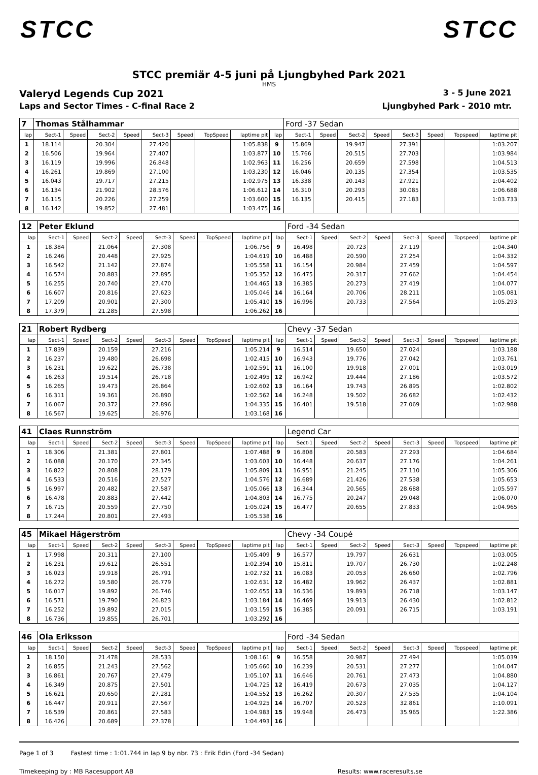STCC STCC
STCC premiär 4-5 juni på Ljungbyhed Park 2021
HMS
Valeryd Legends Cup 2021
3 - 5 June 2021
Laps and Sector Times - C-final Race 2
Ljungbyhed Park - 2010 mtr.
| 7 | Thomas Stålhammar | | | | | | | | | Ford -37 Sedan | | | | | | | |
| lap | Sect-1 | Speed | Sect-2 | Speed | Sect-3 | Speed | TopSpeed | laptime pit | lap | Sect-1 | Speed | Sect-2 | Speed | Sect-3 | Speed | Topspeed | laptime pit |
| 1 | 18.114 | | 20.304 | | 27.420 | | | 1:05.838 | 9 | 15.869 | | 19.947 | | 27.391 | | | 1:03.207 |
| 2 | 16.506 | | 19.964 | | 27.407 | | | 1:03.877 | 10 | 15.766 | | 20.515 | | 27.703 | | | 1:03.984 |
| 3 | 16.119 | | 19.996 | | 26.848 | | | 1:02.963 | 11 | 16.256 | | 20.659 | | 27.598 | | | 1:04.513 |
| 4 | 16.261 | | 19.869 | | 27.100 | | | 1:03.230 | 12 | 16.046 | | 20.135 | | 27.354 | | | 1:03.535 |
| 5 | 16.043 | | 19.717 | | 27.215 | | | 1:02.975 | 13 | 16.338 | | 20.143 | | 27.921 | | | 1:04.402 |
| 6 | 16.134 | | 21.902 | | 28.576 | | | 1:06.612 | 14 | 16.310 | | 20.293 | | 30.085 | | | 1:06.688 |
| 7 | 16.115 | | 20.226 | | 27.259 | | | 1:03.600 | 15 | 16.135 | | 20.415 | | 27.183 | | | 1:03.733 |
| 8 | 16.142 | | 19.852 | | 27.481 | | | 1:03.475 | 16 | | | | | | | | |
| 12 | Peter Eklund | | | | | | | | | Ford -34 Sedan | | | | | | | |
| lap | Sect-1 | Speed | Sect-2 | Speed | Sect-3 | Speed | TopSpeed | laptime pit | lap | Sect-1 | Speed | Sect-2 | Speed | Sect-3 | Speed | Topspeed | laptime pit |
| 1 | 18.384 | | 21.064 | | 27.308 | | | 1:06.756 | 9 | 16.498 | | 20.723 | | 27.119 | | | 1:04.340 |
| 2 | 16.246 | | 20.448 | | 27.925 | | | 1:04.619 | 10 | 16.488 | | 20.590 | | 27.254 | | | 1:04.332 |
| 3 | 16.542 | | 21.142 | | 27.874 | | | 1:05.558 | 11 | 16.154 | | 20.984 | | 27.459 | | | 1:04.597 |
| 4 | 16.574 | | 20.883 | | 27.895 | | | 1:05.352 | 12 | 16.475 | | 20.317 | | 27.662 | | | 1:04.454 |
| 5 | 16.255 | | 20.740 | | 27.470 | | | 1:04.465 | 13 | 16.385 | | 20.273 | | 27.419 | | | 1:04.077 |
| 6 | 16.607 | | 20.816 | | 27.623 | | | 1:05.046 | 14 | 16.164 | | 20.706 | | 28.211 | | | 1:05.081 |
| 7 | 17.209 | | 20.901 | | 27.300 | | | 1:05.410 | 15 | 16.996 | | 20.733 | | 27.564 | | | 1:05.293 |
| 8 | 17.379 | | 21.285 | | 27.598 | | | 1:06.262 | 16 | | | | | | | | |
| 21 | Robert Rydberg | | | | | | | | | Chevy -37 Sedan | | | | | | | |
| lap | Sect-1 | Speed | Sect-2 | Speed | Sect-3 | Speed | TopSpeed | laptime pit | lap | Sect-1 | Speed | Sect-2 | Speed | Sect-3 | Speed | Topspeed | laptime pit |
| 1 | 17.839 | | 20.159 | | 27.216 | | | 1:05.214 | 9 | 16.514 | | 19.650 | | 27.024 | | | 1:03.188 |
| 2 | 16.237 | | 19.480 | | 26.698 | | | 1:02.415 | 10 | 16.943 | | 19.776 | | 27.042 | | | 1:03.761 |
| 3 | 16.231 | | 19.622 | | 26.738 | | | 1:02.591 | 11 | 16.100 | | 19.918 | | 27.001 | | | 1:03.019 |
| 4 | 16.263 | | 19.514 | | 26.718 | | | 1:02.495 | 12 | 16.942 | | 19.444 | | 27.186 | | | 1:03.572 |
| 5 | 16.265 | | 19.473 | | 26.864 | | | 1:02.602 | 13 | 16.164 | | 19.743 | | 26.895 | | | 1:02.802 |
| 6 | 16.311 | | 19.361 | | 26.890 | | | 1:02.562 | 14 | 16.248 | | 19.502 | | 26.682 | | | 1:02.432 |
| 7 | 16.067 | | 20.372 | | 27.896 | | | 1:04.335 | 15 | 16.401 | | 19.518 | | 27.069 | | | 1:02.988 |
| 8 | 16.567 | | 19.625 | | 26.976 | | | 1:03.168 | 16 | | | | | | | | |
| 41 | Claes Runnström | | | | | | | | | Legend Car | | | | | | | |
| lap | Sect-1 | Speed | Sect-2 | Speed | Sect-3 | Speed | TopSpeed | laptime pit | lap | Sect-1 | Speed | Sect-2 | Speed | Sect-3 | Speed | Topspeed | laptime pit |
| 1 | 18.306 | | 21.381 | | 27.801 | | | 1:07.488 | 9 | 16.808 | | 20.583 | | 27.293 | | | 1:04.684 |
| 2 | 16.088 | | 20.170 | | 27.345 | | | 1:03.603 | 10 | 16.448 | | 20.637 | | 27.176 | | | 1:04.261 |
| 3 | 16.822 | | 20.808 | | 28.179 | | | 1:05.809 | 11 | 16.951 | | 21.245 | | 27.110 | | | 1:05.306 |
| 4 | 16.533 | | 20.516 | | 27.527 | | | 1:04.576 | 12 | 16.689 | | 21.426 | | 27.538 | | | 1:05.653 |
| 5 | 16.997 | | 20.482 | | 27.587 | | | 1:05.066 | 13 | 16.344 | | 20.565 | | 28.688 | | | 1:05.597 |
| 6 | 16.478 | | 20.883 | | 27.442 | | | 1:04.803 | 14 | 16.775 | | 20.247 | | 29.048 | | | 1:06.070 |
| 7 | 16.715 | | 20.559 | | 27.750 | | | 1:05.024 | 15 | 16.477 | | 20.655 | | 27.833 | | | 1:04.965 |
| 8 | 17.244 | | 20.801 | | 27.493 | | | 1:05.538 | 16 | | | | | | | | |
| 45 | Mikael Hägerström | | | | | | | | | Chevy -34 Coupé | | | | | | | |
| lap | Sect-1 | Speed | Sect-2 | Speed | Sect-3 | Speed | TopSpeed | laptime pit | lap | Sect-1 | Speed | Sect-2 | Speed | Sect-3 | Speed | Topspeed | laptime pit |
| 1 | 17.998 | | 20.311 | | 27.100 | | | 1:05.409 | 9 | 16.577 | | 19.797 | | 26.631 | | | 1:03.005 |
| 2 | 16.231 | | 19.612 | | 26.551 | | | 1:02.394 | 10 | 15.811 | | 19.707 | | 26.730 | | | 1:02.248 |
| 3 | 16.023 | | 19.918 | | 26.791 | | | 1:02.732 | 11 | 16.083 | | 20.053 | | 26.660 | | | 1:02.796 |
| 4 | 16.272 | | 19.580 | | 26.779 | | | 1:02.631 | 12 | 16.482 | | 19.962 | | 26.437 | | | 1:02.881 |
| 5 | 16.017 | | 19.892 | | 26.746 | | | 1:02.655 | 13 | 16.536 | | 19.893 | | 26.718 | | | 1:03.147 |
| 6 | 16.571 | | 19.790 | | 26.823 | | | 1:03.184 | 14 | 16.469 | | 19.913 | | 26.430 | | | 1:02.812 |
| 7 | 16.252 | | 19.892 | | 27.015 | | | 1:03.159 | 15 | 16.385 | | 20.091 | | 26.715 | | | 1:03.191 |
| 8 | 16.736 | | 19.855 | | 26.701 | | | 1:03.292 | 16 | | | | | | | | |
| 46 | Ola Eriksson | | | | | | | | | Ford -34 Sedan | | | | | | | |
| lap | Sect-1 | Speed | Sect-2 | Speed | Sect-3 | Speed | TopSpeed | laptime pit | lap | Sect-1 | Speed | Sect-2 | Speed | Sect-3 | Speed | Topspeed | laptime pit |
| 1 | 18.150 | | 21.478 | | 28.533 | | | 1:08.161 | 9 | 16.558 | | 20.987 | | 27.494 | | | 1:05.039 |
| 2 | 16.855 | | 21.243 | | 27.562 | | | 1:05.660 | 10 | 16.239 | | 20.531 | | 27.277 | | | 1:04.047 |
| 3 | 16.861 | | 20.767 | | 27.479 | | | 1:05.107 | 11 | 16.646 | | 20.761 | | 27.473 | | | 1:04.880 |
| 4 | 16.349 | | 20.875 | | 27.501 | | | 1:04.725 | 12 | 16.419 | | 20.673 | | 27.035 | | | 1:04.127 |
| 5 | 16.621 | | 20.650 | | 27.281 | | | 1:04.552 | 13 | 16.262 | | 20.307 | | 27.535 | | | 1:04.104 |
| 6 | 16.447 | | 20.911 | | 27.567 | | | 1:04.925 | 14 | 16.707 | | 20.523 | | 32.861 | | | 1:10.091 |
| 7 | 16.539 | | 20.861 | | 27.583 | | | 1:04.983 | 15 | 19.948 | | 26.473 | | 35.965 | | | 1:22.386 |
| 8 | 16.426 | | 20.689 | | 27.378 | | | 1:04.493 | 16 | | | | | | | | |
Page 1 of 3 Fastest time : 1:01.744 in lap 9 by nbr. 73 : Erik Edin (Ford -34 Sedan)
Timekeeping by : MB Racesupport AB Results: www.raceresults.se